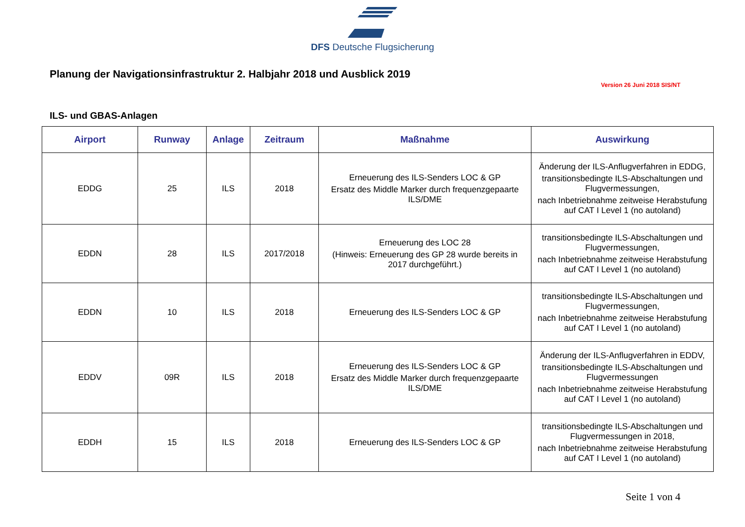DFS Deutsche Flugsicherung
Planung der Navigationsinfrastruktur 2. Halbjahr 2018 und Ausblick 2019
Version 26 Juni 2018 SIS/NT
ILS- und GBAS-Anlagen
| Airport | Runway | Anlage | Zeitraum | Maßnahme | Auswirkung |
| --- | --- | --- | --- | --- | --- |
| EDDG | 25 | ILS | 2018 | Erneuerung des ILS-Senders LOC & GP Ersatz des Middle Marker durch frequenzgepaarte ILS/DME | Änderung der ILS-Anflugverfahren in EDDG, transitionsbedingte ILS-Abschaltungen und Flugvermessungen, nach Inbetriebnahme zeitweise Herabstufung auf CAT I Level 1 (no autoland) |
| EDDN | 28 | ILS | 2017/2018 | Erneuerung des LOC 28 (Hinweis: Erneuerung des GP 28 wurde bereits in 2017 durchgeführt.) | transitionsbedingte ILS-Abschaltungen und Flugvermessungen, nach Inbetriebnahme zeitweise Herabstufung auf CAT I Level 1 (no autoland) |
| EDDN | 10 | ILS | 2018 | Erneuerung des ILS-Senders LOC & GP | transitionsbedingte ILS-Abschaltungen und Flugvermessungen, nach Inbetriebnahme zeitweise Herabstufung auf CAT I Level 1 (no autoland) |
| EDDV | 09R | ILS | 2018 | Erneuerung des ILS-Senders LOC & GP Ersatz des Middle Marker durch frequenzgepaarte ILS/DME | Änderung der ILS-Anflugverfahren in EDDV, transitionsbedingte ILS-Abschaltungen und Flugvermessungen nach Inbetriebnahme zeitweise Herabstufung auf CAT I Level 1 (no autoland) |
| EDDH | 15 | ILS | 2018 | Erneuerung des ILS-Senders LOC & GP | transitionsbedingte ILS-Abschaltungen und Flugvermessungen in 2018, nach Inbetriebnahme zeitweise Herabstufung auf CAT I Level 1 (no autoland) |
Seite 1 von 4